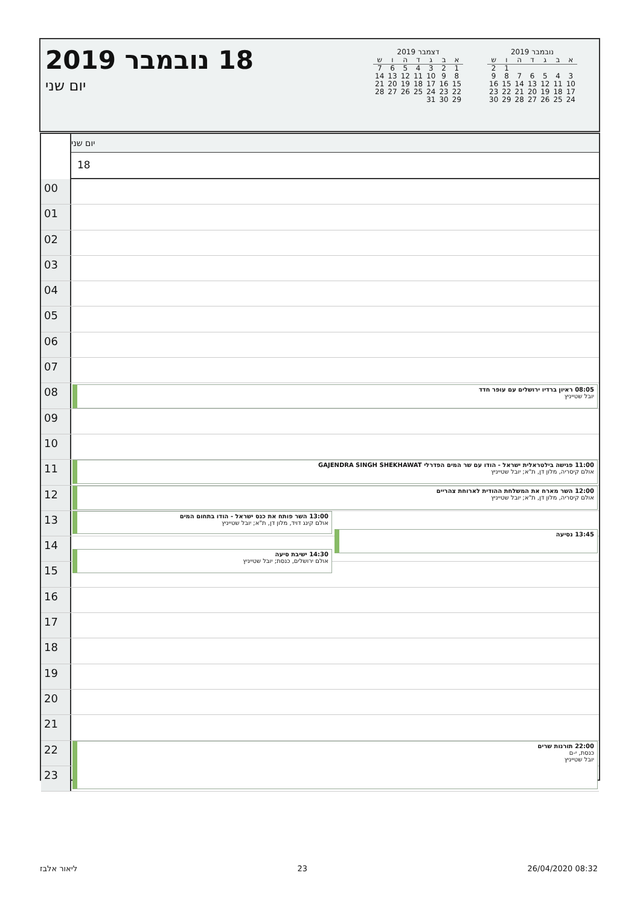18 נובמבר 2019
יום שני
דצמבר 2019
| א | ב | ג | ד | ה | ו | ש |
| --- | --- | --- | --- | --- | --- | --- |
| 1 | 2 | 3 | 4 | 5 | 6 | 7 |
| 8 | 9 | 10 | 11 | 12 | 13 | 14 |
| 15 | 16 | 17 | 18 | 19 | 20 | 21 |
| 22 | 23 | 24 | 25 | 26 | 27 | 28 |
| 29 | 30 | 31 | | | | |
נובמבר 2019
| א | ב | ג | ד | ה | ו | ש |
| --- | --- | --- | --- | --- | --- | --- |
| | | | | | 1 | 2 |
| 3 | 4 | 5 | 6 | 7 | 8 | 9 |
| 10 | 11 | 12 | 13 | 14 | 15 | 16 |
| 17 | 18 | 19 | 20 | 21 | 22 | 23 |
| 24 | 25 | 26 | 27 | 28 | 29 | 30 |
יום שני
18
00
01
02
03
04
05
06
07
08
08:05 ראיון ברדיו ירושלים עם עופר חדד
יובל שטייניץ
09
10
11
11:00 פגישה בילטראלית ישראל - הודו עם שר המים הפדרלי GAJENDRA SINGH SHEKHAWAT
אולם קיסריה, מלון דן, ת"א; יובל שטייניץ
12
12:00 השר מארח את המשלחת ההודית לארוחת צהריים
אולם קיסריה, מלון דן, ת"א; יובל שטייניץ
13
13:00 השר פותח את כנס ישראל - הודו בתחום המים
אולם קינג דויד, מלון דן, ת"א; יובל שטייניץ
13:45 נסיעה
14
15
14:30 ישיבת סיעה
אולם ירושלים, כנסת; יובל שטייניץ
16
17
18
19
20
21
22
22:00 תורנות שרים
כנסת, י-ם
יובל שטייניץ
23
ליאור אלבז 23 26/04/2020 08:32